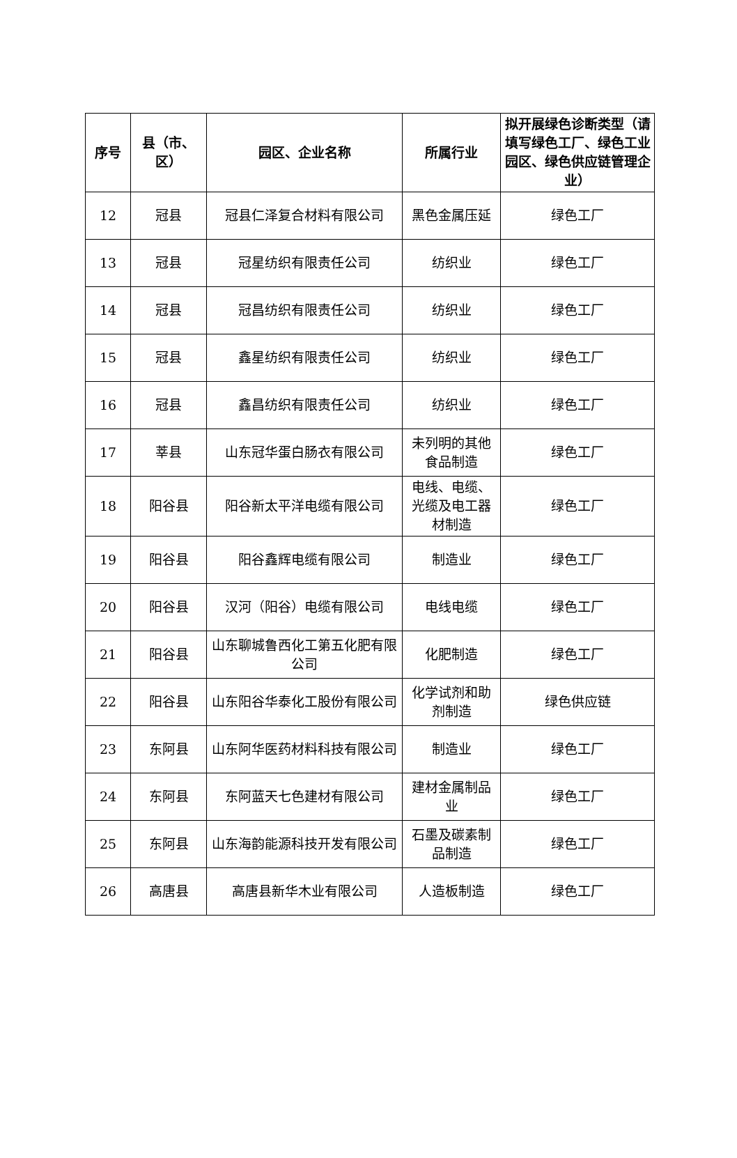| 序号 | 县（市、区） | 园区、企业名称 | 所属行业 | 拟开展绿色诊断类型（请填写绿色工厂、绿色工业园区、绿色供应链管理企业） |
| --- | --- | --- | --- | --- |
| 12 | 冠县 | 冠县仁泽复合材料有限公司 | 黑色金属压延 | 绿色工厂 |
| 13 | 冠县 | 冠星纺织有限责任公司 | 纺织业 | 绿色工厂 |
| 14 | 冠县 | 冠昌纺织有限责任公司 | 纺织业 | 绿色工厂 |
| 15 | 冠县 | 鑫星纺织有限责任公司 | 纺织业 | 绿色工厂 |
| 16 | 冠县 | 鑫昌纺织有限责任公司 | 纺织业 | 绿色工厂 |
| 17 | 莘县 | 山东冠华蛋白肠衣有限公司 | 未列明的其他食品制造 | 绿色工厂 |
| 18 | 阳谷县 | 阳谷新太平洋电缆有限公司 | 电线、电缆、光缆及电工器材制造 | 绿色工厂 |
| 19 | 阳谷县 | 阳谷鑫辉电缆有限公司 | 制造业 | 绿色工厂 |
| 20 | 阳谷县 | 汉河（阳谷）电缆有限公司 | 电线电缆 | 绿色工厂 |
| 21 | 阳谷县 | 山东聊城鲁西化工第五化肥有限公司 | 化肥制造 | 绿色工厂 |
| 22 | 阳谷县 | 山东阳谷华泰化工股份有限公司 | 化学试剂和助剂制造 | 绿色供应链 |
| 23 | 东阿县 | 山东阿华医药材料科技有限公司 | 制造业 | 绿色工厂 |
| 24 | 东阿县 | 东阿蓝天七色建材有限公司 | 建材金属制品业 | 绿色工厂 |
| 25 | 东阿县 | 山东海韵能源科技开发有限公司 | 石墨及碳素制品制造 | 绿色工厂 |
| 26 | 高唐县 | 高唐县新华木业有限公司 | 人造板制造 | 绿色工厂 |